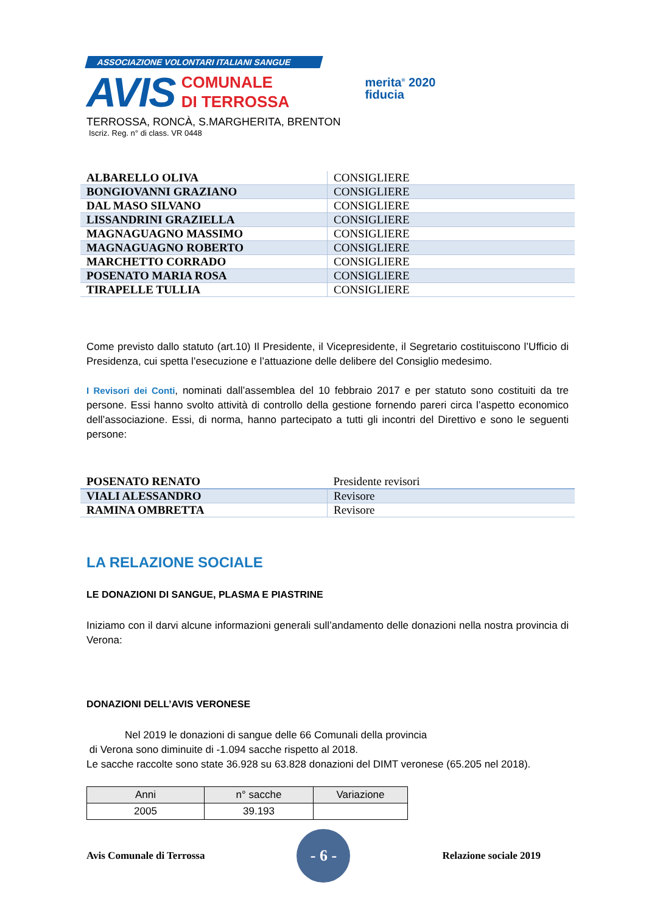ASSOCIAZIONE VOLONTARI ITALIANI SANGUE
AVIS COMUNALE
DI TERROSSA
TERROSSA, RONCÀ, S.MARGHERITA, BRENTON
Iscriz. Reg. n° di class. VR 0448
merita<sup>®</sup> 2020
fiducia
| ALBARELLO OLIVA | CONSIGLIERE |
| BONGIOVANNI GRAZIANO | CONSIGLIERE |
| DAL MASO SILVANO | CONSIGLIERE |
| LISSANDRINI GRAZIELLA | CONSIGLIERE |
| MAGNAGUAGNO MASSIMO | CONSIGLIERE |
| MAGNAGUAGNO ROBERTO | CONSIGLIERE |
| MARCHETTO CORRADO | CONSIGLIERE |
| POSENATO MARIA ROSA | CONSIGLIERE |
| TIRAPELLE TULLIA | CONSIGLIERE |
Come previsto dallo statuto (art.10) Il Presidente, il Vicepresidente, il Segretario costituiscono l’Ufficio di Presidenza, cui spetta l’esecuzione e l’attuazione delle delibere del Consiglio medesimo.
I Revisori dei Conti, nominati dall’assemblea del 10 febbraio 2017 e per statuto sono costituiti da tre persone. Essi hanno svolto attività di controllo della gestione fornendo pareri circa l’aspetto economico dell’associazione. Essi, di norma, hanno partecipato a tutti gli incontri del Direttivo e sono le seguenti persone:
| POSENATO RENATO | Presidente revisori |
| VIALI ALESSANDRO | Revisore |
| RAMINA OMBRETTA | Revisore |
LA RELAZIONE SOCIALE
LE DONAZIONI DI SANGUE, PLASMA E PIASTRINE
Iniziamo con il darvi alcune informazioni generali sull’andamento delle donazioni nella nostra provincia di Verona:
DONAZIONI DELL’AVIS VERONESE
Nel 2019 le donazioni di sangue delle 66 Comunali della provincia
di Verona sono diminuite di -1.094 sacche rispetto al 2018.
Le sacche raccolte sono state 36.928 su 63.828 donazioni del DIMT veronese (65.205 nel 2018).
| Anni | n° sacche | Variazione |
| 2005 | 39.193 | |
Avis Comunale di Terrossa
- 6 -
Relazione sociale 2019